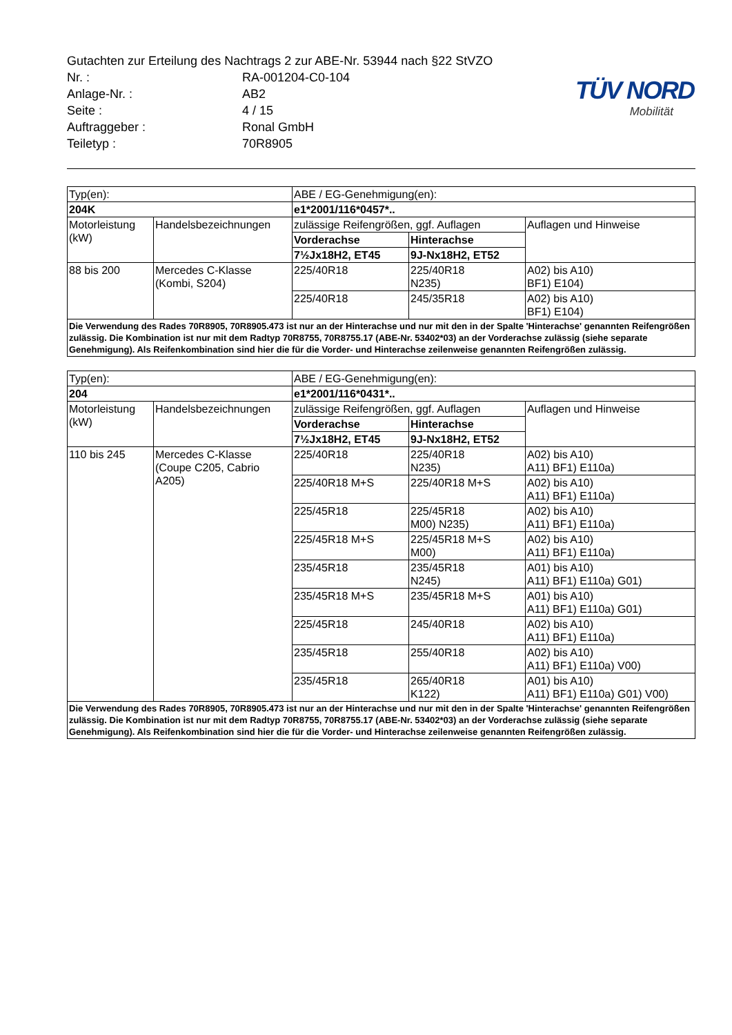TÜV NORD
Mobilität
Gutachten zur Erteilung des Nachtrags 2 zur ABE-Nr. 53944 nach §22 StVZO
Nr. : RA-001204-C0-104
Anlage-Nr. : AB2
Seite : 4 / 15
Auftraggeber : Ronal GmbH
Teiletyp : 70R8905
| Typ(en): | | ABE / EG-Genehmigung(en): | | |
| 204K | | e1*2001/116*0457*.. | | |
| Motorleistung (kW) | Handelsbezeichnungen | zulässige Reifengrößen, ggf. Auflagen | | Auflagen und Hinweise |
| | | Vorderachse | Hinterachse | |
| | | 7½Jx18H2, ET45 | 9J-Nx18H2, ET52 | |
| 88 bis 200 | Mercedes C-Klasse (Kombi, S204) | 225/40R18 | 225/40R18 N235) | A02) bis A10) BF1) E104) |
| | | 225/40R18 | 245/35R18 | A02) bis A10) BF1) E104) |
| Die Verwendung des Rades 70R8905, 70R8905.473 ist nur an der Hinterachse und nur mit den in der Spalte 'Hinterachse' genannten Reifengrößen zulässig. Die Kombination ist nur mit dem Radtyp 70R8755, 70R8755.17 (ABE-Nr. 53402*03) an der Vorderachse zulässig (siehe separate Genehmigung). Als Reifenkombination sind hier die für die Vorder- und Hinterachse zeilenweise genannten Reifengrößen zulässig. | | | | |
| Typ(en): | | ABE / EG-Genehmigung(en): | | |
| 204 | | e1*2001/116*0431*.. | | |
| Motorleistung (kW) | Handelsbezeichnungen | zulässige Reifengrößen, ggf. Auflagen | | Auflagen und Hinweise |
| | | Vorderachse | Hinterachse | |
| | | 7½Jx18H2, ET45 | 9J-Nx18H2, ET52 | |
| 110 bis 245 | Mercedes C-Klasse (Coupe C205, Cabrio A205) | 225/40R18 | 225/40R18 N235) | A02) bis A10) A11) BF1) E110a) |
| | | 225/40R18 M+S | 225/40R18 M+S | A02) bis A10) A11) BF1) E110a) |
| | | 225/45R18 | 225/45R18 M00) N235) | A02) bis A10) A11) BF1) E110a) |
| | | 225/45R18 M+S | 225/45R18 M+S M00) | A02) bis A10) A11) BF1) E110a) |
| | | 235/45R18 | 235/45R18 N245) | A01) bis A10) A11) BF1) E110a) G01) |
| | | 235/45R18 M+S | 235/45R18 M+S | A01) bis A10) A11) BF1) E110a) G01) |
| | | 225/45R18 | 245/40R18 | A02) bis A10) A11) BF1) E110a) |
| | | 235/45R18 | 255/40R18 | A02) bis A10) A11) BF1) E110a) V00) |
| | | 235/45R18 | 265/40R18 K122) | A01) bis A10) A11) BF1) E110a) G01) V00) |
| Die Verwendung des Rades 70R8905, 70R8905.473 ist nur an der Hinterachse und nur mit den in der Spalte 'Hinterachse' genannten Reifengrößen zulässig. Die Kombination ist nur mit dem Radtyp 70R8755, 70R8755.17 (ABE-Nr. 53402*03) an der Vorderachse zulässig (siehe separate Genehmigung). Als Reifenkombination sind hier die für die Vorder- und Hinterachse zeilenweise genannten Reifengrößen zulässig. | | | | |